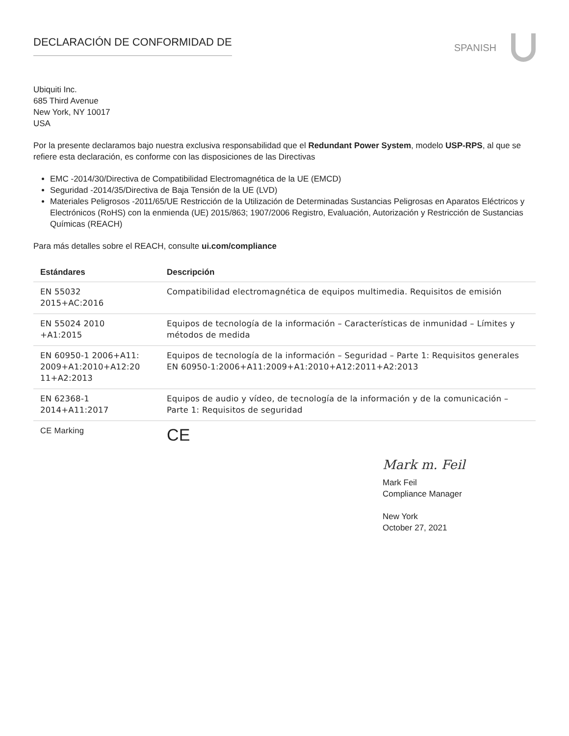DECLARACIÓN DE CONFORMIDAD DE
SPANISH
Ubiquiti Inc.
685 Third Avenue
New York, NY 10017
USA
Por la presente declaramos bajo nuestra exclusiva responsabilidad que el Redundant Power System, modelo USP-RPS, al que se refiere esta declaración, es conforme con las disposiciones de las Directivas
EMC -2014/30/Directiva de Compatibilidad Electromagnética de la UE (EMCD)
Seguridad -2014/35/Directiva de Baja Tensión de la UE (LVD)
Materiales Peligrosos -2011/65/UE Restricción de la Utilización de Determinadas Sustancias Peligrosas en Aparatos Eléctricos y Electrónicos (RoHS) con la enmienda (UE) 2015/863; 1907/2006 Registro, Evaluación, Autorización y Restricción de Sustancias Químicas (REACH)
Para más detalles sobre el REACH, consulte ui.com/compliance
| Estándares | Descripción |
| --- | --- |
| EN 55032 2015+AC:2016 | Compatibilidad electromagnética de equipos multimedia. Requisitos de emisión |
| EN 55024 2010 +A1:2015 | Equipos de tecnología de la información – Características de inmunidad – Límites y métodos de medida |
| EN 60950-1 2006+A11: 2009+A1:2010+A12:20 11+A2:2013 | Equipos de tecnología de la información – Seguridad – Parte 1: Requisitos generales EN 60950-1:2006+A11:2009+A1:2010+A12:2011+A2:2013 |
| EN 62368-1 2014+A11:2017 | Equipos de audio y vídeo, de tecnología de la información y de la comunicación – Parte 1: Requisitos de seguridad |
| CE Marking | CE |
Mark m. Feil
Mark Feil
Compliance Manager
New York
October 27, 2021